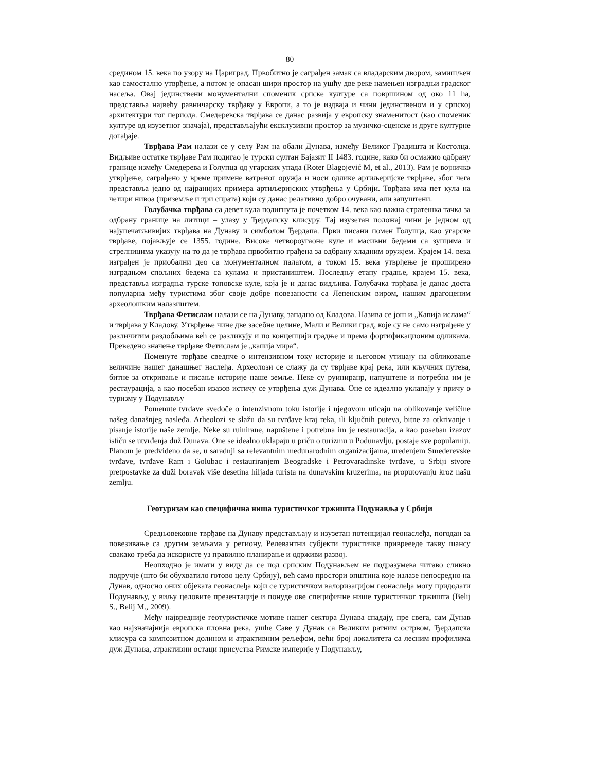80
средином 15. века по узору на Цариград. Првобитно је саграђен замак са владарским двором, замишљен као самостално утврђење, а потом је опасан шири простор на ушћу две реке намењен изградњи градског насеља. Овај јединствени монументални споменик српске културе са површином од око 11 ha, представља највећу равничарску тврђаву у Европи, а то је издваја и чини јединственом и у српској архитектури тог периода. Смедеревска тврђава се данас развија у европску знаменитост (као споменик културе од изузетног значаја), представљајући ексклузивни простор за музичко-сценске и друге културне догађаје.
Тврђава Рам налази се у селу Рам на обали Дунава, између Великог Градишта и Костолца. Видљиве остатке тврђаве Рам подигао је турски султан Бајазит II 1483. године, како би осмажио одбрану границе између Смедерева и Голупца од угарских упада (Roter Blagojević M, et al., 2013). Рам је војничко утврђење, саграђено у време примене ватреног оружја и носи одлике артиљеријске тврђаве, због чега представља једно од најранијих примера артиљеријских утврђења у Србији. Тврђава има пет кула на четири нивоа (приземље и три спрата) који су данас релативно добро очувани, али запуштени.
Голубачка тврђава са девет кула подигнута је почетком 14. века као важна стратешка тачка за одбрану границе на литици – улазу у Ђердапску клисуру. Тај изузетан положај чини је једном од најупечатљивијих тврђава на Дунаву и симболом Ђердапа. Први писани помен Голупца, као угарске тврђаве, појављује се 1355. године. Високе четвороугаоне куле и масивни бедеми са зупцима и стрелницима указују на то да је тврђава првобитно грађена за одбрану хладним оружјем. Крајем 14. века изграђен је приобални део са монументалном палатом, а током 15. века утврђење је проширено изградњом спољних бедема са кулама и пристаништем. Последњу етапу градње, крајем 15. века, представља изградња турске топовске куле, која је и данас видљива. Голубачка тврђава је данас доста популарна међу туристима због своје добре повезаности са Лепенским виром, нашим драгоценим археолошким налазиштем.
Тврђава Фетислам налази се на Дунаву, западно од Кладова. Назива се још и „Капија ислама“ и тврђава у Кладову. Утврђење чине две засебне целине, Мали и Велики град, које су не само изграђене у различитим раздобљима већ се разликују и по концепцији градње и према фортификационим одликама. Преведено значење тврђаве Фетислам је „капија мира“.
Поменуте тврђаве сведпче о интензивном току историје и његовом утицају на обликовање величине нашег данашњег наслеђа. Археолози се слажу да су тврђаве крај река, или кључних путева, битне за откривање и писање историје наше земље. Неке су руинир­анр, напуштене и потребна им је рестаурација, а као посебан изазов истичу се утврђења дуж Дунава. Оне се идеално уклапају у причу о туризму у Подунављу
Pomenute tvrđave svedoče o intenzivnom toku istorije i njegovom uticaju na oblikovanje veličine našeg današnjeg nasleđa. Arheolozi se slažu da su tvrđave kraj reka, ili ključnih puteva, bitne za otkrivanje i pisanje istorije naše zemlje. Neke su ruinirane, napuštene i potrebna im je restauracija, a kao poseban izazov ističu se utvrđenja duž Dunava. One se idealno uklapaju u priču o turizmu u Podunavlju, postaje sve popularniji. Planom je predviđeno da se, u saradnji sa relevantnim međunarodnim organizacijama, uređenjem Smederevske tvrđave, tvrđave Ram i Golubac i restauriranjem Beogradske i Petrovaradinske tvrđave, u Srbiji stvore pretpostavke za duži boravak više desetina hiljada turista na dunavskim kruzerima, na proputovanju kroz našu zemlju.
Геотуризам као специфична ниша туристичког тржишта Подунавља у Србији
Средњовековне тврђаве на Дунаву представљају и изузетан потенцијал геонаслеђа, погодан за повезивање са другим земљама у региону. Релевантни субјекти туристичке привреееде такву шансу свакако треба да искористе уз правилно планирање и одрживи развој.
Неопходно је имати у виду да се под српским Подунављем не подразумева читаво сливно подручје (што би обухватило готово целу Србију), већ само простори општина које излазе непосредно на Дунав, односно оних објеката геонаслеђа који се туристичком валоризацијом геонаслеђа могу придодати Подунављу, у виљу целовите презентације и понуде ове специфичне нише туристичког тржишта (Belij S., Belij M., 2009).
Међу највредније геотуристичке мотиве нашег сектора Дунава спадају, пре свега, сам Дунав као најзначајнија европска пловна река, ушће Саве у Дунав са Великим ратним острвом, Ђердапска клисура са композитном долином и атрактивним рељефом, већи број локалитета са лесним профилима дуж Дунава, атрактивни остаци присуства Римске империје у Подунављу,